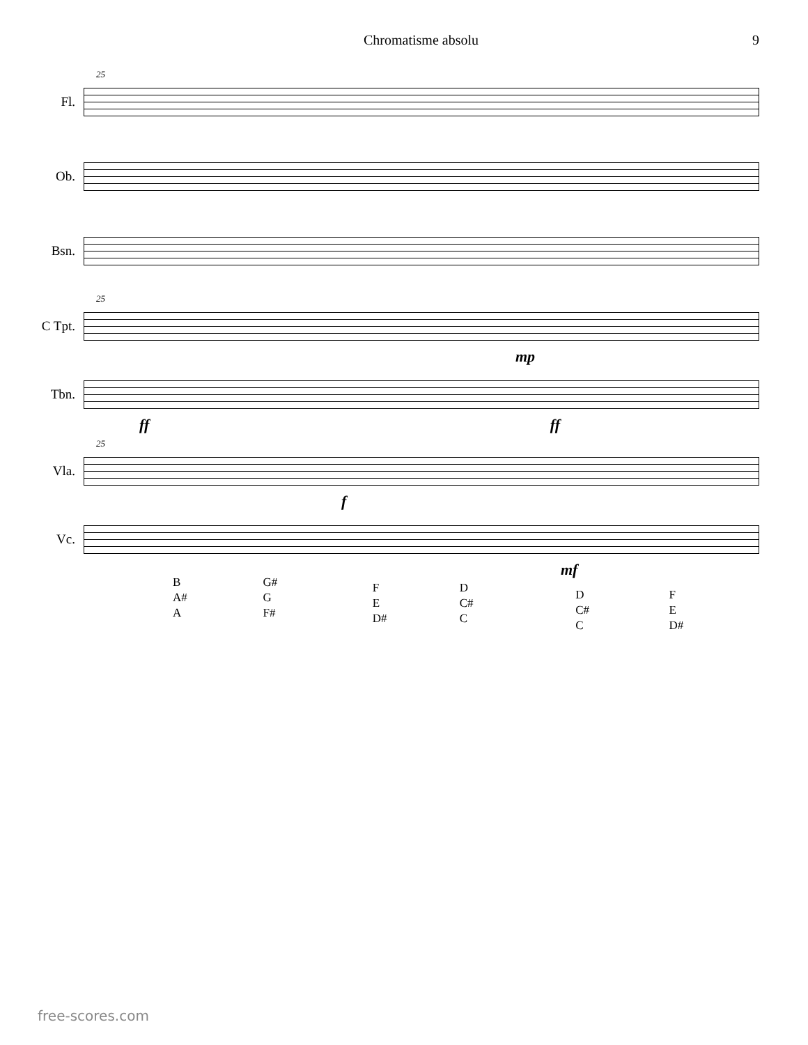Chromatisme absolu 9
25
Fl.
Ob.
Bsn.
25
C Tpt.
mp
Tbn.
ff ff
25
Vla.
f
Vc.
mf
B
A#
A
G#
G
F#
F
E
D#
D
C#
C
D
C#
C
F
E
D#
free-scores.com